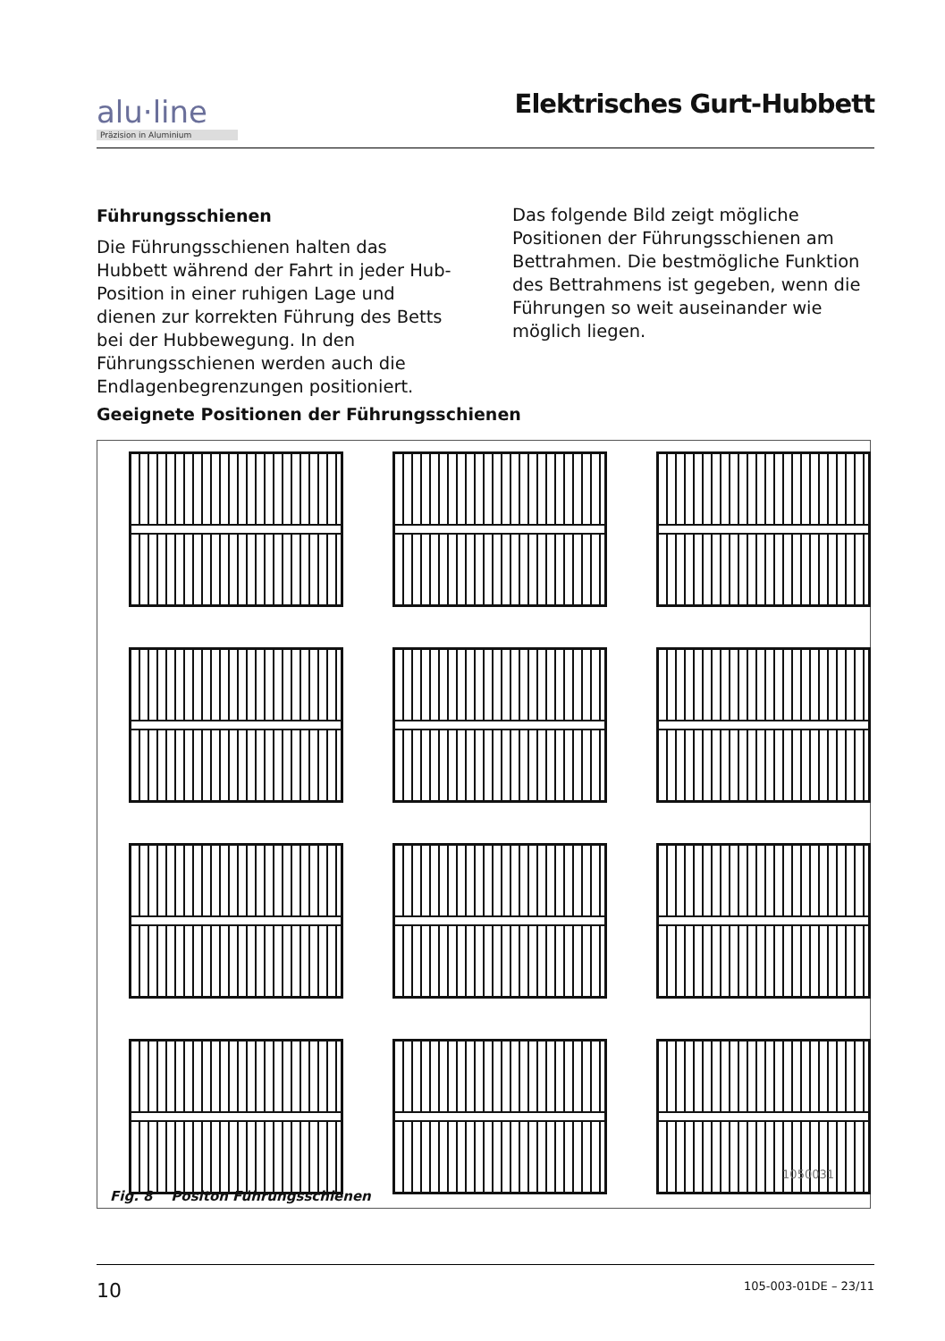alu·line
Präzision in Aluminium
Elektrisches Gurt-Hubbett
Führungsschienen
Die Führungsschienen halten das Hubbett während der Fahrt in jeder Hub-Position in einer ruhigen Lage und dienen zur korrekten Führung des Betts bei der Hubbewegung. In den Führungsschienen werden auch die Endlagenbegrenzungen positioniert.
Das folgende Bild zeigt mögliche Positionen der Führungsschienen am Bettrahmen. Die bestmögliche Funktion des Bettrahmens ist gegeben, wenn die Führungen so weit auseinander wie möglich liegen.
Geeignete Positionen der Führungsschienen
1050031
Fig. 8 Positon Führungsschienen
10 105-003-01DE – 23/11